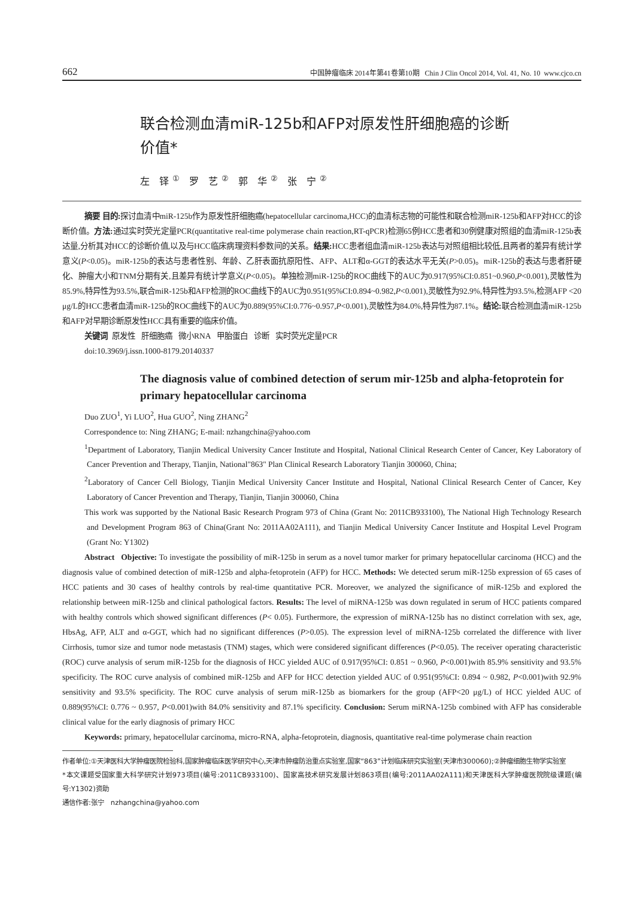662 中国肿瘤临床 2014年第41卷第10期 Chin J Clin Oncol 2014, Vol. 41, No. 10 www.cjco.cn
联合检测血清miR-125b和AFP对原发性肝细胞癌的诊断价值*
左 铎<sup>①</sup> 罗 艺<sup>②</sup> 郭 华<sup>②</sup> 张 宁<sup>②</sup>
摘要 目的: 探讨血清中miR-125b作为原发性肝细胞癌(hepatocellular carcinoma,HCC)的血清标志物的可能性和联合检测miR-125b和AFP对HCC的诊断价值。方法: 通过实时荧光定量PCR(quantitative real-time polymerase chain reaction,RT-qPCR)检测65例HCC患者和30例健康对照组的血清miR-125b表达量,分析其对HCC的诊断价值,以及与HCC临床病理资料参数间的关系。结果: HCC患者组血清miR-125b表达与对照组相比较低,且两者的差异有统计学意义(P<0.05)。miR-125b的表达与患者性别、年龄、乙肝表面抗原阳性、AFP、ALT和α-GGT的表达水平无关(P>0.05)。miR-125b的表达与患者肝硬化、肿瘤大小和TNM分期有关,且差异有统计学意义(P<0.05)。单独检测miR-125b的ROC曲线下的AUC为0.917(95%CI:0.851~0.960,P<0.001),灵敏性为85.9%,特异性为93.5%,联合miR-125b和AFP检测的ROC曲线下的AUC为0.951(95%CI:0.894~0.982,P<0.001),灵敏性为92.9%,特异性为93.5%,检测AFP <20 μg/L的HCC患者血清miR-125b的ROC曲线下的AUC为0.889(95%CI:0.776~0.957,P<0.001),灵敏性为84.0%,特异性为87.1%。结论: 联合检测血清miR-125b和AFP对早期诊断原发性HCC具有重要的临床价值。
关键词 原发性 肝细胞癌 微小RNA 甲胎蛋白 诊断 实时荧光定量PCR
doi:10.3969/j.issn.1000-8179.20140337
The diagnosis value of combined detection of serum mir-125b and alpha-fetoprotein for primary hepatocellular carcinoma
Duo ZUO<sup>1</sup>, Yi LUO<sup>2</sup>, Hua GUO<sup>2</sup>, Ning ZHANG<sup>2</sup>
Correspondence to: Ning ZHANG; E-mail: nzhangchina@yahoo.com
<sup>1</sup> Department of Laboratory, Tianjin Medical University Cancer Institute and Hospital, National Clinical Research Center of Cancer, Key Laboratory of Cancer Prevention and Therapy, Tianjin, National"863" Plan Clinical Research Laboratory Tianjin 300060, China;
<sup>2</sup> Laboratory of Cancer Cell Biology, Tianjin Medical University Cancer Institute and Hospital, National Clinical Research Center of Cancer, Key Laboratory of Cancer Prevention and Therapy, Tianjin, Tianjin 300060, China
This work was supported by the National Basic Research Program 973 of China (Grant No: 2011CB933100), The National High Technology Research and Development Program 863 of China(Grant No: 2011AA02A111), and Tianjin Medical University Cancer Institute and Hospital Level Program (Grant No: Y1302)
Abstract Objective: To investigate the possibility of miR-125b in serum as a novel tumor marker for primary hepatocellular carcinoma (HCC) and the diagnosis value of combined detection of miR-125b and alpha-fetoprotein (AFP) for HCC. Methods: We detected serum miR-125b expression of 65 cases of HCC patients and 30 cases of healthy controls by real-time quantitative PCR. Moreover, we analyzed the significance of miR-125b and explored the relationship between miR-125b and clinical pathological factors. Results: The level of miRNA-125b was down regulated in serum of HCC patients compared with healthy controls which showed significant differences (P< 0.05). Furthermore, the expression of miRNA-125b has no distinct correlation with sex, age, HbsAg, AFP, ALT and α-GGT, which had no significant differences (P>0.05). The expression level of miRNA-125b correlated the difference with liver Cirrhosis, tumor size and tumor node metastasis (TNM) stages, which were considered significant differences (P<0.05). The receiver operating characteristic (ROC) curve analysis of serum miR-125b for the diagnosis of HCC yielded AUC of 0.917(95%CI: 0.851 ~ 0.960, P<0.001)with 85.9% sensitivity and 93.5% specificity. The ROC curve analysis of combined miR-125b and AFP for HCC detection yielded AUC of 0.951(95%CI: 0.894 ~ 0.982, P<0.001)with 92.9% sensitivity and 93.5% specificity. The ROC curve analysis of serum miR-125b as biomarkers for the group (AFP<20 μg/L) of HCC yielded AUC of 0.889(95%CI: 0.776 ~ 0.957, P<0.001)with 84.0% sensitivity and 87.1% specificity. Conclusion: Serum miRNA-125b combined with AFP has considerable clinical value for the early diagnosis of primary HCC
Keywords: primary, hepatocellular carcinoma, micro-RNA, alpha-fetoprotein, diagnosis, quantitative real-time polymerase chain reaction
作者单位:①天津医科大学肿瘤医院检验科,国家肿瘤临床医学研究中心,天津市肿瘤防治重点实验室,国家“863”计划临床研究实验室(天津市300060);②肿瘤细胞生物学实验室
*本文课题受国家重大科学研究计划973项目(编号:2011CB933100)、国家高技术研究发展计划863项目(编号:2011AA02A111)和天津医科大学肿瘤医院院级课题(编号:Y1302)资助
通信作者:张宁 nzhangchina@yahoo.com